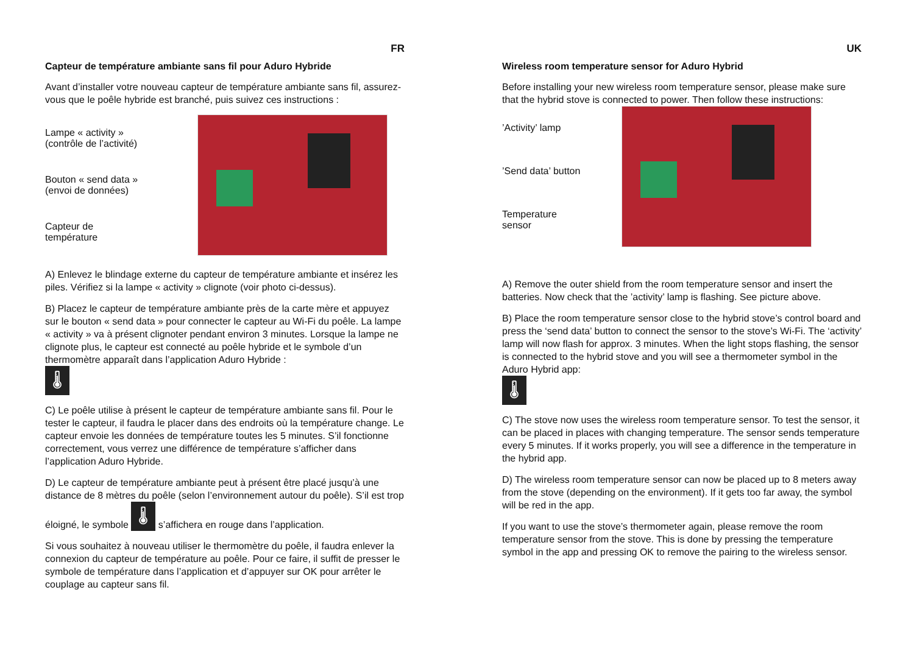FR
Capteur de température ambiante sans fil pour Aduro Hybride
Avant d’installer votre nouveau capteur de température ambiante sans fil, assurez-vous que le poêle hybride est branché, puis suivez ces instructions :
Lampe « activity »
(contrôle de l’activité)
Bouton « send data »
(envoi de données)
Capteur de
température
A) Enlevez le blindage externe du capteur de température ambiante et insérez les piles. Vérifiez si la lampe « activity » clignote (voir photo ci-dessus).
B) Placez le capteur de température ambiante près de la carte mère et appuyez sur le bouton « send data » pour connecter le capteur au Wi-Fi du poêle. La lampe « activity » va à présent clignoter pendant environ 3 minutes. Lorsque la lampe ne clignote plus, le capteur est connecté au poêle hybride et le symbole d’un thermomètre apparaît dans l’application Aduro Hybride :
🌡
C) Le poêle utilise à présent le capteur de température ambiante sans fil. Pour le tester le capteur, il faudra le placer dans des endroits où la température change. Le capteur envoie les données de température toutes les 5 minutes. S’il fonctionne correctement, vous verrez une différence de température s’afficher dans l’application Aduro Hybride.
D) Le capteur de température ambiante peut à présent être placé jusqu’à une distance de 8 mètres du poêle (selon l’environnement autour du poêle). S’il est trop éloigné, le symbole 🌡 s’affichera en rouge dans l’application.
Si vous souhaitez à nouveau utiliser le thermomètre du poêle, il faudra enlever la connexion du capteur de température au poêle. Pour ce faire, il suffit de presser le symbole de température dans l’application et d’appuyer sur OK pour arrêter le couplage au capteur sans fil.
UK
Wireless room temperature sensor for Aduro Hybrid
Before installing your new wireless room temperature sensor, please make sure that the hybrid stove is connected to power. Then follow these instructions:
’Activity’ lamp’Send data’ button
Temperature
sensor
A) Remove the outer shield from the room temperature sensor and insert the batteries. Now check that the ’activity’ lamp is flashing. See picture above.
B) Place the room temperature sensor close to the hybrid stove’s control board and press the ‘send data’ button to connect the sensor to the stove’s Wi-Fi. The ‘activity’ lamp will now flash for approx. 3 minutes. When the light stops flashing, the sensor is connected to the hybrid stove and you will see a thermometer symbol in the Aduro Hybrid app:
🌡
C) The stove now uses the wireless room temperature sensor. To test the sensor, it can be placed in places with changing temperature. The sensor sends temperature every 5 minutes. If it works properly, you will see a difference in the temperature in the hybrid app.
D) The wireless room temperature sensor can now be placed up to 8 meters away from the stove (depending on the environment). If it gets too far away, the symbol will be red in the app.
If you want to use the stove’s thermometer again, please remove the room temperature sensor from the stove. This is done by pressing the temperature symbol in the app and pressing OK to remove the pairing to the wireless sensor.